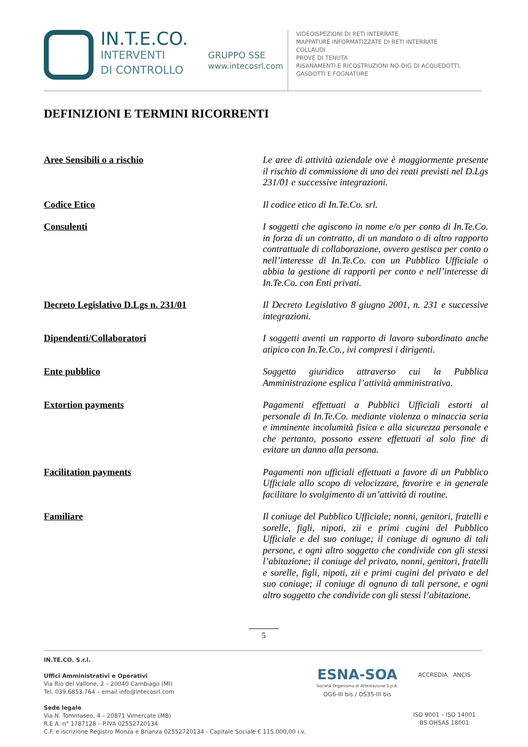IN.T.E.CO.
INTERVENTI
DI CONTROLLO
GRUPPO SSE
www.intecosrl.com
VIDEOISPEZIONI DI RETI INTERRATE
MAPPATURE INFORMATIZZATE DI RETI INTERRATE
COLLAUDI
PROVE DI TENUTA
RISANAMENTI E RICOSTRUZIONI NO-DIG DI ACQUEDOTTI,
GASDOTTI E FOGNATURE
DEFINIZIONI E TERMINI RICORRENTI
Aree Sensibili o a rischio
Le aree di attività aziendale ove è maggiormente presente il rischio di commissione di uno dei reati previsti nel D.Lgs 231/01 e successive integrazioni.
Codice Etico
Il codice etico di In.Te.Co. srl.
Consulenti
I soggetti che agiscono in nome e/o per conto di In.Te.Co. in forza di un contratto, di un mandato o di altro rapporto contrattuale di collaborazione, ovvero gestisca per conto o nell’interesse di In.Te.Co. con un Pubblico Ufficiale o abbia la gestione di rapporti per conto e nell’interesse di In.Te.Co. con Enti privati.
Decreto Legislativo D.Lgs n. 231/01
Il Decreto Legislativo 8 giugno 2001, n. 231 e successive integrazioni.
Dipendenti/Collaboratori
I soggetti aventi un rapporto di lavoro subordinato anche atipico con In.Te.Co., ivi compresi i dirigenti.
Ente pubblico
Soggetto giuridico attraverso cui la Pubblica Amministrazione esplica l’attività amministrativa.
Extortion payments
Pagamenti effettuati a Pubblici Ufficiali estorti al personale di In.Te.Co. mediante violenza o minaccia seria e imminente incolumità fisica e alla sicurezza personale e che pertanto, possono essere effettuati al solo fine di evitare un danno alla persona.
Facilitation payments
Pagamenti non ufficiali effettuati a favore di un Pubblico Ufficiale allo scopo di velocizzare, favorire e in generale facilitare lo svolgimento di un’attività di routine.
Familiare
Il coniuge del Pubblico Ufficiale; nonni, genitori, fratelli e sorelle, figli, nipoti, zii e primi cugini del Pubblico Ufficiale e del suo coniuge; il coniuge di ognuno di tali persone, e ogni altro soggetto che condivide con gli stessi l’abitazione; il coniuge del privato, nonni, genitori, fratelli e sorelle, figli, nipoti, zii e primi cugini del privato e del suo coniuge; il coniuge di ognuno di tali persone, e ogni altro soggetto che condivide con gli stessi l’abitazione.
5
IN.TE.CO. S.r.l.
Uffici Amministrativi e Operativi
Via Rio del Vallone, 2 – 20040 Cambiago (MI)
Tel. 039.6853.764 – email info@intecosrl.com
Sede legale
Via N. Tommaseo, 4 – 20871 Vimercate (MB)
R.E.A. n° 1787128 – P.IVA 02552720134
C.F. e iscrizione Registro Monza e Brianza 02552720134 - Capitale Sociale € 115.000,00 i.v.
ESNA-SOA
Società Organismo di Attestazione S.p.A.
OG6-III bis / OS35-III bis
ACCREDIA ANCIS
ISO 9001 – ISO 14001
BS OHSAS 18001